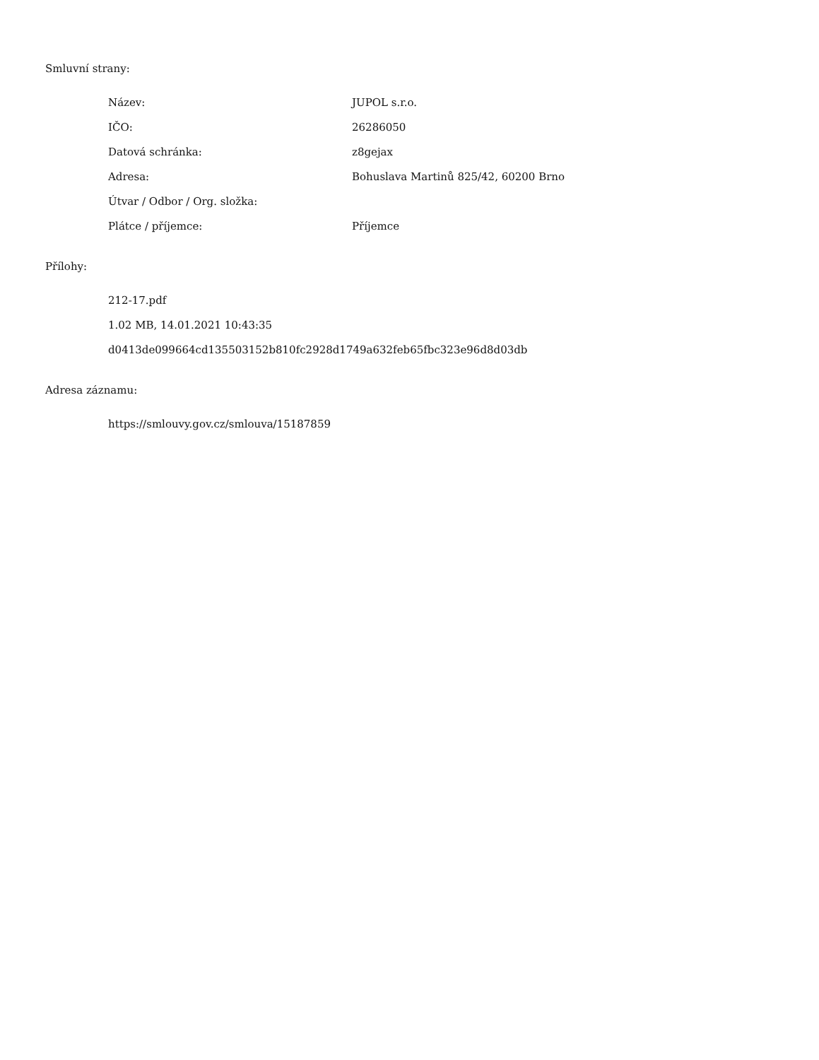Smluvní strany:
| Název: | JUPOL s.r.o. |
| IČO: | 26286050 |
| Datová schránka: | z8gejax |
| Adresa: | Bohuslava Martinů 825/42, 60200 Brno |
| Útvar / Odbor / Org. složka: | |
| Plátce / příjemce: | Příjemce |
Přílohy:
212-17.pdf
1.02 MB, 14.01.2021 10:43:35
d0413de099664cd135503152b810fc2928d1749a632feb65fbc323e96d8d03db
Adresa záznamu:
https://smlouvy.gov.cz/smlouva/15187859